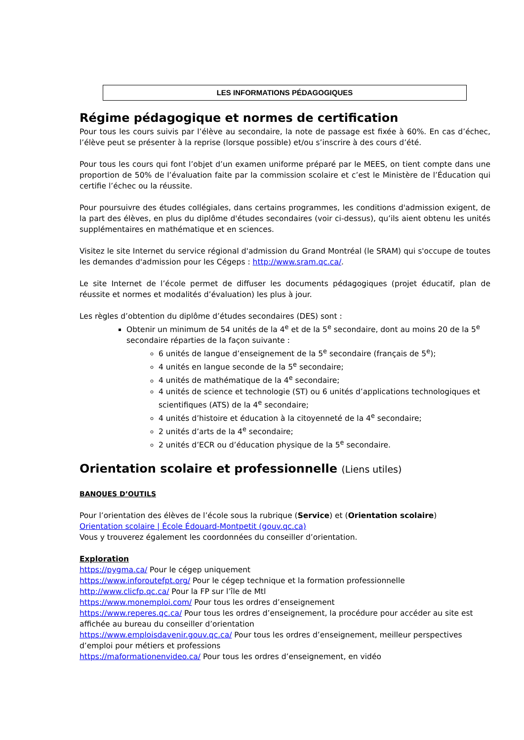LES INFORMATIONS PÉDAGOGIQUES
Régime pédagogique et normes de certification
Pour tous les cours suivis par l’élève au secondaire, la note de passage est fixée à 60%. En cas d’échec, l’élève peut se présenter à la reprise (lorsque possible) et/ou s’inscrire à des cours d’été.
Pour tous les cours qui font l’objet d’un examen uniforme préparé par le MEES, on tient compte dans une proportion de 50% de l’évaluation faite par la commission scolaire et c’est le Ministère de l’Éducation qui certifie l’échec ou la réussite.
Pour poursuivre des études collégiales, dans certains programmes, les conditions d'admission exigent, de la part des élèves, en plus du diplôme d'études secondaires (voir ci-dessus), qu’ils aient obtenu les unités supplémentaires en mathématique et en sciences.
Visitez le site Internet du service régional d'admission du Grand Montréal (le SRAM) qui s'occupe de toutes les demandes d'admission pour les Cégeps : http://www.sram.qc.ca/.
Le site Internet de l’école permet de diffuser les documents pédagogiques (projet éducatif, plan de réussite et normes et modalités d’évaluation) les plus à jour.
Les règles d’obtention du diplôme d’études secondaires (DES) sont :
Obtenir un minimum de 54 unités de la 4<sup>e</sup> et de la 5<sup>e</sup> secondaire, dont au moins 20 de la 5<sup>e</sup> secondaire réparties de la façon suivante :
6 unités de langue d’enseignement de la 5<sup>e</sup> secondaire (français de 5<sup>e</sup>);
4 unités en langue seconde de la 5<sup>e</sup> secondaire;
4 unités de mathématique de la 4<sup>e</sup> secondaire;
4 unités de science et technologie (ST) ou 6 unités d’applications technologiques et scientifiques (ATS) de la 4<sup>e</sup> secondaire;
4 unités d’histoire et éducation à la citoyenneté de la 4<sup>e</sup> secondaire;
2 unités d’arts de la 4<sup>e</sup> secondaire;
2 unités d’ECR ou d’éducation physique de la 5<sup>e</sup> secondaire.
Orientation scolaire et professionnelle (Liens utiles)
BANQUES D’OUTILS
Pour l’orientation des élèves de l’école sous la rubrique (Service) et (Orientation scolaire)
Orientation scolaire | École Édouard-Montpetit (gouv.qc.ca)
Vous y trouverez également les coordonnées du conseiller d’orientation.
Exploration
https://pygma.ca/ Pour le cégep uniquement
https://www.inforoutefpt.org/ Pour le cégep technique et la formation professionnelle
http://www.clicfp.qc.ca/ Pour la FP sur l’île de Mtl
https://www.monemploi.com/ Pour tous les ordres d’enseignement
https://www.reperes.qc.ca/ Pour tous les ordres d’enseignement, la procédure pour accéder au site est affichée au bureau du conseiller d’orientation
https://www.emploisdavenir.gouv.qc.ca/ Pour tous les ordres d’enseignement, meilleur perspectives d’emploi pour métiers et professions
https://maformationenvideo.ca/ Pour tous les ordres d’enseignement, en vidéo